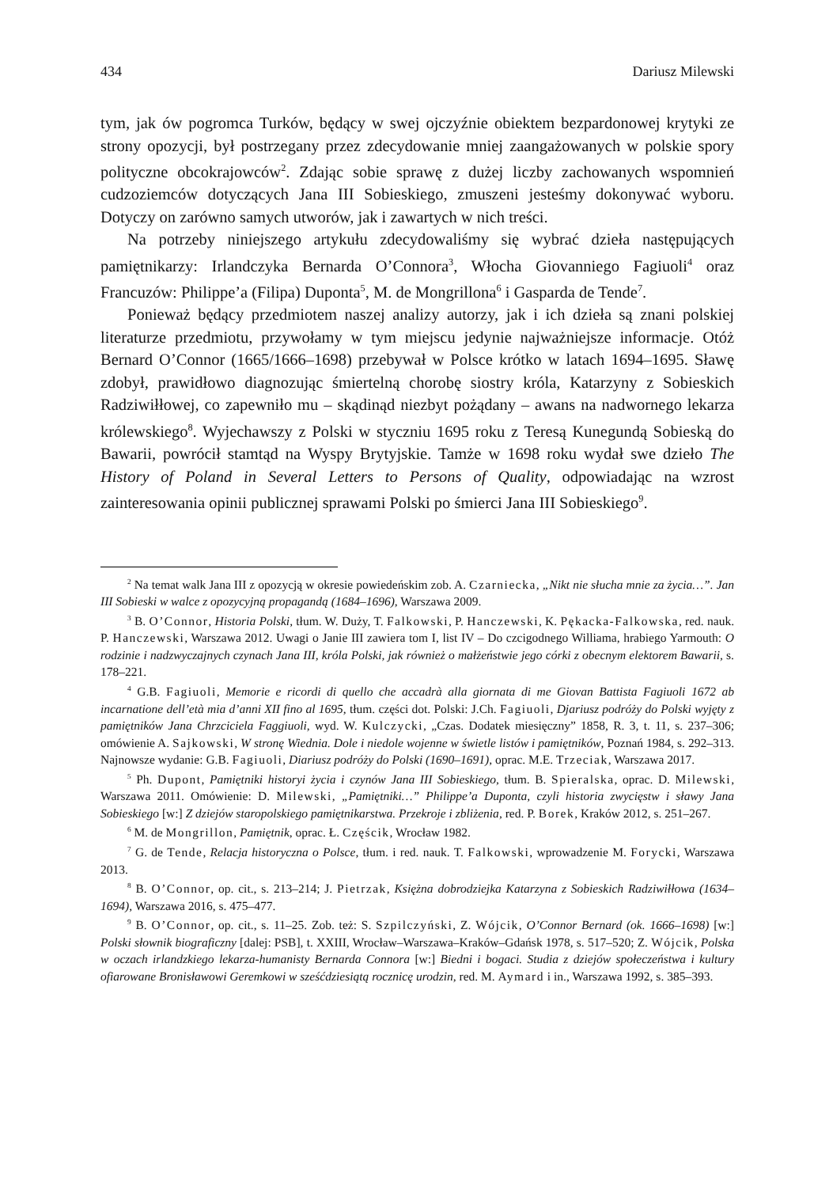434 Dariusz Milewski
tym, jak ów pogromca Turków, będący w swej ojczyźnie obiektem bezpardonowej krytyki ze strony opozycji, był postrzegany przez zdecydowanie mniej zaangażowanych w polskie spory polityczne obcokrajowców<sup>2</sup>. Zdając sobie sprawę z dużej liczby zachowanych wspomnień cudzoziemców dotyczących Jana III Sobieskiego, zmuszeni jesteśmy dokonywać wyboru. Dotyczy on zarówno samych utworów, jak i zawartych w nich treści.
Na potrzeby niniejszego artykułu zdecydowaliśmy się wybrać dzieła następujących pamiętnikarzy: Irlandczyka Bernarda O’Connora<sup>3</sup>, Włocha Giovanniego Fagiuoli<sup>4</sup> oraz Francuzów: Philippe’a (Filipa) Duponta<sup>5</sup>, M. de Mongrillona<sup>6</sup> i Gasparda de Tende<sup>7</sup>.
Ponieważ będący przedmiotem naszej analizy autorzy, jak i ich dzieła są znani polskiej literaturze przedmiotu, przywołamy w tym miejscu jedynie najważniejsze informacje. Otóż Bernard O’Connor (1665/1666–1698) przebywał w Polsce krótko w latach 1694–1695. Sławę zdobył, prawidłowo diagnozując śmiertelną chorobę siostry króla, Katarzyny z Sobieskich Radziwiłłowej, co zapewniło mu – skądinąd niezbyt pożądany – awans na nadwornego lekarza królewskiego<sup>8</sup>. Wyjechawszy z Polski w styczniu 1695 roku z Teresą Kunegundą Sobieską do Bawarii, powrócił stamtąd na Wyspy Brytyjskie. Tamże w 1698 roku wydał swe dzieło The History of Poland in Several Letters to Persons of Quality, odpowiadając na wzrost zainteresowania opinii publicznej sprawami Polski po śmierci Jana III Sobieskiego<sup>9</sup>.
<sup>2</sup> Na temat walk Jana III z opozycją w okresie powiedeńskim zob. A. Czarniecka, „Nikt nie słucha mnie za życia…”. Jan III Sobieski w walce z opozycyjną propagandą (1684–1696), Warszawa 2009.
<sup>3</sup> B. O’Connor, Historia Polski, tłum. W. Duży, T. Falkowski, P. Hanczewski, K. Pękacka-Falkowska, red. nauk. P. Hanczewski, Warszawa 2012. Uwagi o Janie III zawiera tom I, list IV – Do czcigodnego Williama, hrabiego Yarmouth: O rodzinie i nadzwyczajnych czynach Jana III, króla Polski, jak również o małżeństwie jego córki z obecnym elektorem Bawarii, s. 178–221.
<sup>4</sup> G.B. Fagiuoli, Memorie e ricordi di quello che accadrà alla giornata di me Giovan Battista Fagiuoli 1672 ab incarnatione dell’età mia d’anni XII fino al 1695, tłum. części dot. Polski: J.Ch. Fagiuoli, Djariusz podróży do Polski wyjęty z pamiętników Jana Chrzciciela Faggiuoli, wyd. W. Kulczycki, „Czas. Dodatek miesięczny” 1858, R. 3, t. 11, s. 237–306; omówienie A. Sajkowski, W stronę Wiednia. Dole i niedole wojenne w świetle listów i pamiętników, Poznań 1984, s. 292–313. Najnowsze wydanie: G.B. Fagiuoli, Diariusz podróży do Polski (1690–1691), oprac. M.E. Trzeciak, Warszawa 2017.
<sup>5</sup> Ph. Dupont, Pamiętniki historyi życia i czynów Jana III Sobieskiego, tłum. B. Spieralska, oprac. D. Milewski, Warszawa 2011. Omówienie: D. Milewski, „Pamiętniki…” Philippe’a Duponta, czyli historia zwycięstw i sławy Jana Sobieskiego [w:] Z dziejów staropolskiego pamiętnikarstwa. Przekroje i zbliżenia, red. P. Borek, Kraków 2012, s. 251–267.
<sup>6</sup> M. de Mongrillon, Pamiętnik, oprac. Ł. Częścik, Wrocław 1982.
<sup>7</sup> G. de Tende, Relacja historyczna o Polsce, tłum. i red. nauk. T. Falkowski, wprowadzenie M. Forycki, Warszawa 2013.
<sup>8</sup> B. O’Connor, op. cit., s. 213–214; J. Pietrzak, Księżna dobrodziejka Katarzyna z Sobieskich Radziwiłłowa (1634–1694), Warszawa 2016, s. 475–477.
<sup>9</sup> B. O’Connor, op. cit., s. 11–25. Zob. też: S. Szpilczyński, Z. Wójcik, O’Connor Bernard (ok. 1666–1698) [w:] Polski słownik biograficzny [dalej: PSB], t. XXIII, Wrocław–Warszawa–Kraków–Gdańsk 1978, s. 517–520; Z. Wójcik, Polska w oczach irlandzkiego lekarza-humanisty Bernarda Connora [w:] Biedni i bogaci. Studia z dziejów społeczeństwa i kultury ofiarowane Bronisławowi Geremkowi w sześćdziesiątą rocznicę urodzin, red. M. Aymard i in., Warszawa 1992, s. 385–393.